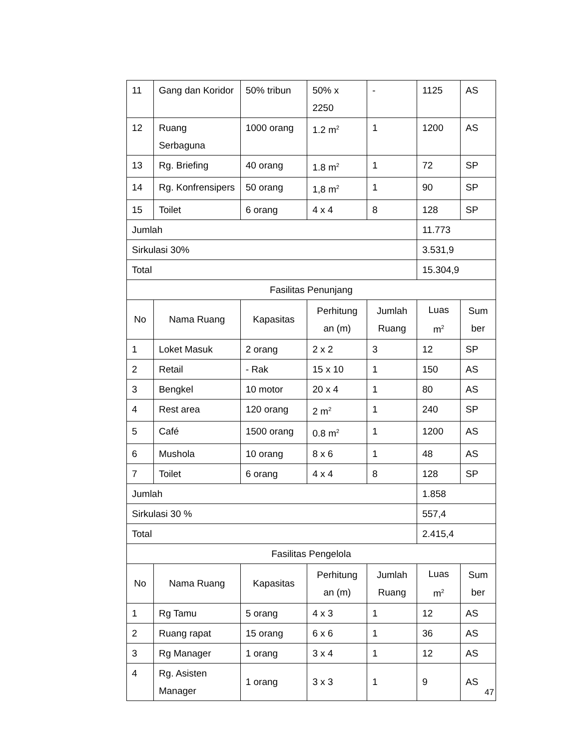| 11 | Gang dan Koridor | 50% tribun | 50% x 2250 | - | 1125 | AS |
| 12 | Ruang Serbaguna | 1000 orang | 1.2 m<sup>2</sup> | 1 | 1200 | AS |
| 13 | Rg. Briefing | 40 orang | 1.8 m<sup>2</sup> | 1 | 72 | SP |
| 14 | Rg. Konfrensipers | 50 orang | 1,8 m<sup>2</sup> | 1 | 90 | SP |
| 15 | Toilet | 6 orang | 4 x 4 | 8 | 128 | SP |
| Jumlah | | | | | 11.773 | |
| Sirkulasi 30% | | | | | 3.531,9 | |
| Total | | | | | 15.304,9 | |
| Fasilitas Penunjang | | | | | | |
| No | Nama Ruang | Kapasitas | Perhitung an (m) | Jumlah Ruang | Luas m<sup>2</sup> | Sum ber |
| 1 | Loket Masuk | 2 orang | 2 x 2 | 3 | 12 | SP |
| 2 | Retail | - Rak | 15 x 10 | 1 | 150 | AS |
| 3 | Bengkel | 10 motor | 20 x 4 | 1 | 80 | AS |
| 4 | Rest area | 120 orang | 2 m<sup>2</sup> | 1 | 240 | SP |
| 5 | Café | 1500 orang | 0.8 m<sup>2</sup> | 1 | 1200 | AS |
| 6 | Mushola | 10 orang | 8 x 6 | 1 | 48 | AS |
| 7 | Toilet | 6 orang | 4 x 4 | 8 | 128 | SP |
| Jumlah | | | | | 1.858 | |
| Sirkulasi 30 % | | | | | 557,4 | |
| Total | | | | | 2.415,4 | |
| Fasilitas Pengelola | | | | | | |
| No | Nama Ruang | Kapasitas | Perhitung an (m) | Jumlah Ruang | Luas m<sup>2</sup> | Sum ber |
| 1 | Rg Tamu | 5 orang | 4 x 3 | 1 | 12 | AS |
| 2 | Ruang rapat | 15 orang | 6 x 6 | 1 | 36 | AS |
| 3 | Rg Manager | 1 orang | 3 x 4 | 1 | 12 | AS |
| 4 | Rg. Asisten Manager | 1 orang | 3 x 3 | 1 | 9 | AS |
47